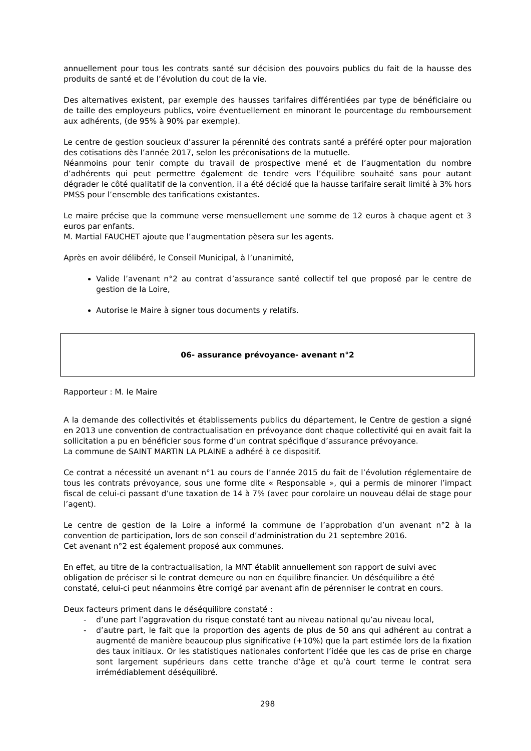annuellement pour tous les contrats santé sur décision des pouvoirs publics du fait de la hausse des produits de santé et de l’évolution du cout de la vie.
Des alternatives existent, par exemple des hausses tarifaires différentiées par type de bénéficiaire ou de taille des employeurs publics, voire éventuellement en minorant le pourcentage du remboursement aux adhérents, (de 95% à 90% par exemple).
Le centre de gestion soucieux d’assurer la pérennité des contrats santé a préféré opter pour majoration des cotisations dès l’année 2017, selon les préconisations de la mutuelle.
Néanmoins pour tenir compte du travail de prospective mené et de l’augmentation du nombre d’adhérents qui peut permettre également de tendre vers l’équilibre souhaité sans pour autant dégrader le côté qualitatif de la convention, il a été décidé que la hausse tarifaire serait limité à 3% hors PMSS pour l’ensemble des tarifications existantes.
Le maire précise que la commune verse mensuellement une somme de 12 euros à chaque agent et 3 euros par enfants.
M. Martial FAUCHET ajoute que l’augmentation pèsera sur les agents.
Après en avoir délibéré, le Conseil Municipal, à l’unanimité,
Valide l’avenant n°2 au contrat d’assurance santé collectif tel que proposé par le centre de gestion de la Loire,
Autorise le Maire à signer tous documents y relatifs.
06- assurance prévoyance- avenant n°2
Rapporteur : M. le Maire
A la demande des collectivités et établissements publics du département, le Centre de gestion a signé en 2013 une convention de contractualisation en prévoyance dont chaque collectivité qui en avait fait la sollicitation a pu en bénéficier sous forme d’un contrat spécifique d’assurance prévoyance.
La commune de SAINT MARTIN LA PLAINE a adhéré à ce dispositif.
Ce contrat a nécessité un avenant n°1 au cours de l’année 2015 du fait de l’évolution réglementaire de tous les contrats prévoyance, sous une forme dite « Responsable », qui a permis de minorer l’impact fiscal de celui-ci passant d’une taxation de 14 à 7% (avec pour corolaire un nouveau délai de stage pour l’agent).
Le centre de gestion de la Loire a informé la commune de l’approbation d’un avenant n°2 à la convention de participation, lors de son conseil d’administration du 21 septembre 2016.
Cet avenant n°2 est également proposé aux communes.
En effet, au titre de la contractualisation, la MNT établit annuellement son rapport de suivi avec obligation de préciser si le contrat demeure ou non en équilibre financier. Un déséquilibre a été constaté, celui-ci peut néanmoins être corrigé par avenant afin de pérenniser le contrat en cours.
Deux facteurs priment dans le déséquilibre constaté :
- d’une part l’aggravation du risque constaté tant au niveau national qu’au niveau local,
- d’autre part, le fait que la proportion des agents de plus de 50 ans qui adhérent au contrat a augmenté de manière beaucoup plus significative (+10%) que la part estimée lors de la fixation des taux initiaux. Or les statistiques nationales confortent l’idée que les cas de prise en charge sont largement supérieurs dans cette tranche d’âge et qu’à court terme le contrat sera irrémédiablement déséquilibré.
298